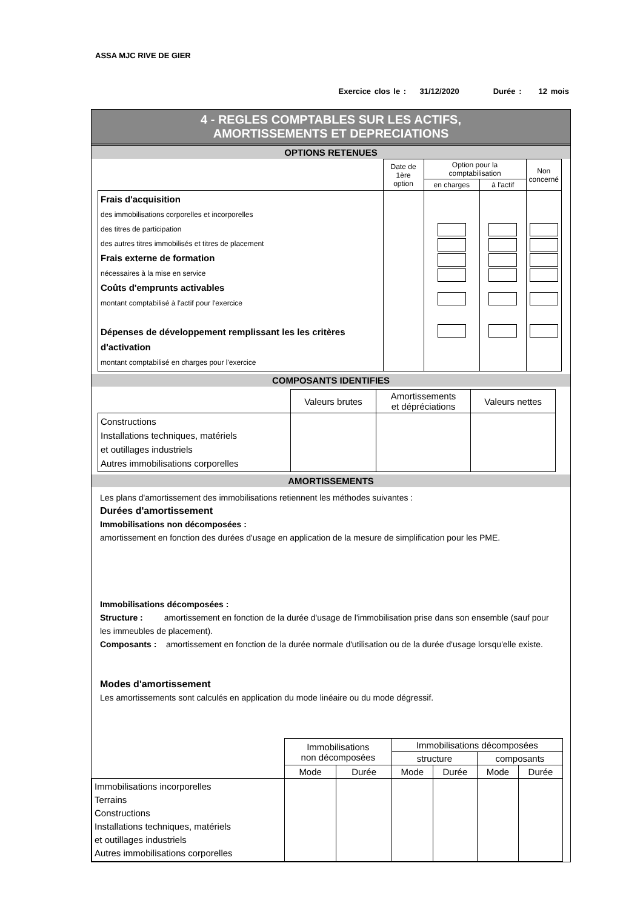ASSA MJC RIVE DE GIER
Exercice clos le : 31/12/2020 Durée : 12 mois
4 - REGLES COMPTABLES SUR LES ACTIFS,
AMORTISSEMENTS ET DEPRECIATIONS
OPTIONS RETENUES
| | Date de 1ère option | Option pour la comptabilisation | | Non concerné |
| | | en charges | à l'actif | |
| Frais d'acquisition des immobilisations corporelles et incorporelles des titres de participation des autres titres immobilisés et titres de placement Frais externe de formation nécessaires à la mise en service Coûts d'emprunts activables montant comptabilisé à l'actif pour l'exercice Dépenses de développement remplissant les les critères d'activation montant comptabilisé en charges pour l'exercice | | | | |
COMPOSANTS IDENTIFIES
| | Valeurs brutes | Amortissements et dépréciations | Valeurs nettes |
| Constructions Installations techniques, matériels et outillages industriels Autres immobilisations corporelles | | | |
AMORTISSEMENTS
Les plans d'amortissement des immobilisations retiennent les méthodes suivantes :
Durées d'amortissement
Immobilisations non décomposées :
amortissement en fonction des durées d'usage en application de la mesure de simplification pour les PME.
Immobilisations décomposées :
Structure : amortissement en fonction de la durée d'usage de l'immobilisation prise dans son ensemble (sauf pour les immeubles de placement).
Composants : amortissement en fonction de la durée normale d'utilisation ou de la durée d'usage lorsqu'elle existe.
Modes d'amortissement
Les amortissements sont calculés en application du mode linéaire ou du mode dégressif.
| | Immobilisations non décomposées | | Immobilisations décomposées | | | |
| | | | structure | | composants | |
| | Mode | Durée | Mode | Durée | Mode | Durée |
| Immobilisations incorporelles Terrains Constructions Installations techniques, matériels et outillages industriels Autres immobilisations corporelles | | | | | | |